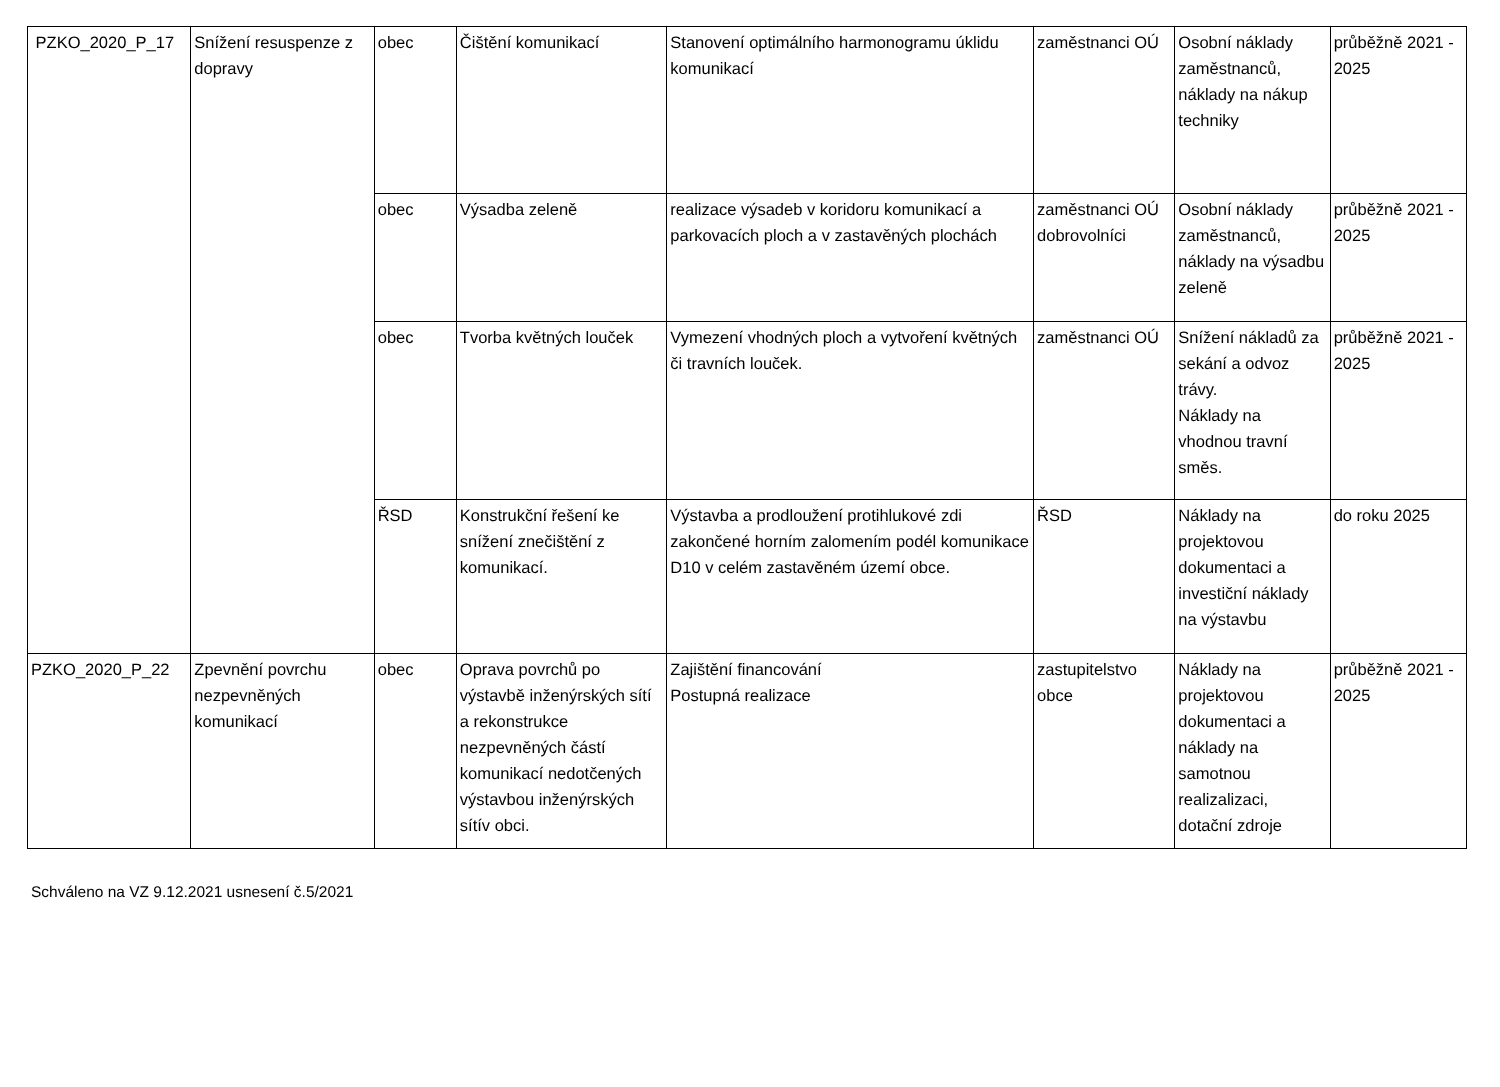| PZKO_2020_P_17 | Snížení resuspenze z dopravy | obec | Čištění komunikací | Stanovení optimálního harmonogramu úklidu komunikací | zaměstnanci OÚ | Osobní náklady zaměstnanců, náklady na nákup techniky | průběžně 2021 - 2025 |
| | | obec | Výsadba zeleně | realizace výsadeb v koridoru komunikací a parkovacích ploch a v zastavěných plochách | zaměstnanci OÚ dobrovolníci | Osobní náklady zaměstnanců, náklady na výsadbu zeleně | průběžně 2021 - 2025 |
| | | obec | Tvorba květných louček | Vymezení vhodných ploch a vytvoření květných či travních louček. | zaměstnanci OÚ | Snížení nákladů za sekání a odvoz trávy. Náklady na vhodnou travní směs. | průběžně 2021 - 2025 |
| | | ŘSD | Konstrukční řešení ke snížení znečištění z komunikací. | Výstavba a prodloužení protihlukové zdi zakončené horním zalomením podél komunikace D10 v celém zastavěném území obce. | ŘSD | Náklady na projektovou dokumentaci a investiční náklady na výstavbu | do roku 2025 |
| PZKO_2020_P_22 | Zpevnění povrchu nezpevněných komunikací | obec | Oprava povrchů po výstavbě inženýrských sítí a rekonstrukce nezpevněných částí komunikací nedotčených výstavbou inženýrských sítív obci. | Zajištění financování Postupná realizace | zastupitelstvo obce | Náklady na projektovou dokumentaci a náklady na samotnou realizalizaci, dotační zdroje | průběžně 2021 - 2025 |
Schváleno na VZ 9.12.2021 usnesení č.5/2021